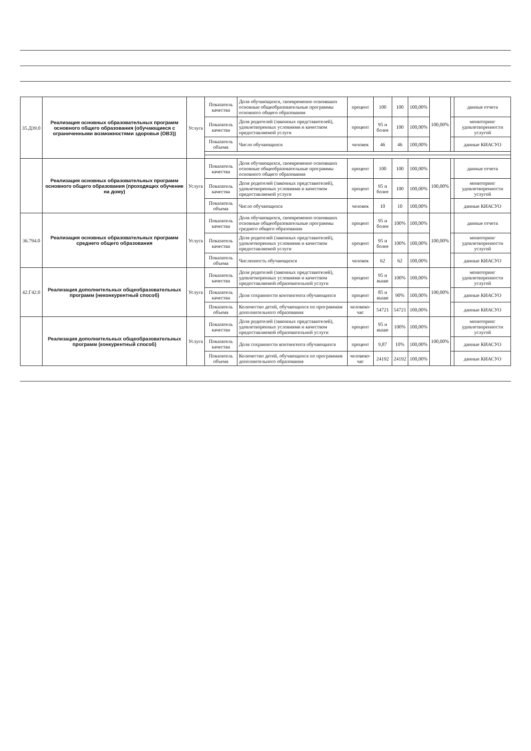| 35.Д39.0 | Реализация основных образовательных программ основного общего образования (обучающиеся с ограниченными возможностями здоровья (ОВЗ)) | Услуга | Показатель качества | Доля обучающихся, своевременно освоивших основные общеобразовательные программы основного общего образования | процент | 100 | 100 | 100,00% | 100,00% | | данные отчета |
| | | | Показатель качества | Доля родителей (законных представителей), удовлетворенных условиями и качеством предоставляемой услуги | процент | 95 и более | 100 | 100,00% | | | мониторинг удовлетворенности услугой |
| | | | Показатель объема | Число обучающихся | человек | 46 | 46 | 100,00% | | | данные КИАСУО |
| | Реализация основных образовательных программ основного общего образования (проходящих обучение на дому) | Услуга | Показатель качества | Доля обучающихся, своевременно освоивших основные общеобразовательные программы основного общего образования | процент | 100 | 100 | 100,00% | 100,00% | | данные отчета |
| | | | Показатель качества | Доля родителей (законных представителей), удовлетворенных условиями и качеством предоставляемой услуги | процент | 95 и более | 100 | 100,00% | | | мониторинг удовлетворенности услугой |
| | | | Показатель объема | Число обучающихся | человек | 10 | 10 | 100,00% | | | данные КИАСУО |
| 36.794.0 | Реализация основных образовательных программ среднего общего образования | Услуга | Показатель качества | Доля обучающихся, своевременно освоивших основные общеобразовательные программы среднего общего образования | процент | 95 и более | 100% | 100,00% | 100,00% | | данные отчета |
| | | | Показатель качества | Доля родителей (законных представителей), удовлетворенных условиями и качеством предоставляемой услуги | процент | 95 и более | 100% | 100,00% | | | мониторинг удовлетворенности услугой |
| | | | Показатель объема | Численность обучающихся | человек | 62 | 62 | 100,00% | | | данные КИАСУО |
| 42.Г42.0 | Реализация дополнительных общеобразовательных программ (неконкурентный способ) | Услуга | Показатель качества | Доля родителей (законных представителей), удовлетворенных условиями и качеством предоставляемой образовательной услуги | процент | 95 и выше | 100% | 100,00% | 100,00% | | мониторинг удовлетворенности услугой |
| | | | Показатель качества | Доля сохранности контингента обучающихся | процент | 85 и выше | 90% | 100,00% | | | данные КИАСУО |
| | | | Показатель объема | Количество детей, обучающихся по программам дополнительного образования | человеко-час | 54721 | 54721 | 100,00% | | | данные КИАСУО |
| | Реализация дополнительных общеобразовательных программ (конкурентный способ) | Услуга | Показатель качества | Доля родителей (законных представителей), удовлетворенных условиями и качеством предоставляемой образовательной услуги | процент | 95 и выше | 100% | 100,00% | 100,00% | | мониторинг удовлетворенности услугой |
| | | | Показатель качества | Доля сохранности контингента обучающихся | процент | 9,87 | 10% | 100,00% | | | данные КИАСУО |
| | | | Показатель объема | Количество детей, обучающихся по программам дополнительного образования | человеко-час | 24192 | 24192 | 100,00% | | | данные КИАСУО |